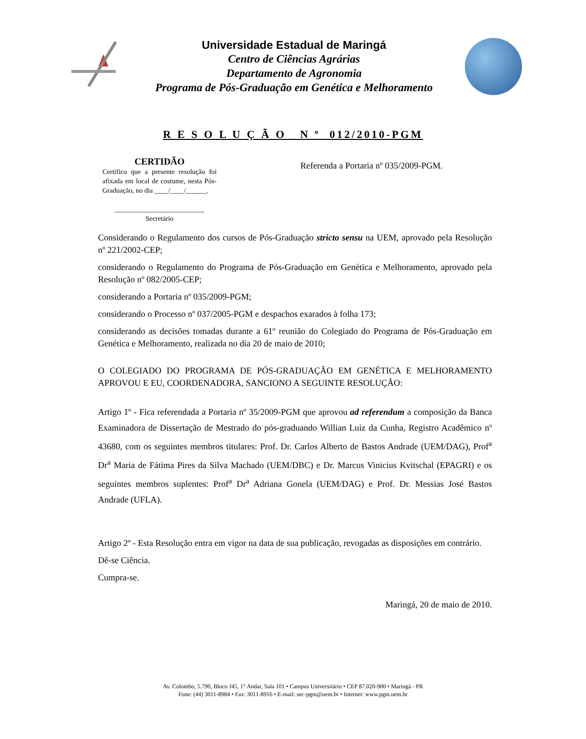Universidade Estadual de Maringá
Centro de Ciências Agrárias
Departamento de Agronomia
Programa de Pós-Graduação em Genética e Melhoramento
R E S O L U Ç Ã O N º 012/2010-PGM
CERTIDÃO
Certifico que a presente resolução foi afixada em local de costume, nesta Pós-Graduação, no dia ____/____/______.
__________________________
Secretário
Referenda a Portaria nº 035/2009-PGM.
Considerando o Regulamento dos cursos de Pós-Graduação stricto sensu na UEM, aprovado pela Resolução nº 221/2002-CEP;
considerando o Regulamento do Programa de Pós-Graduação em Genética e Melhoramento, aprovado pela Resolução nº 082/2005-CEP;
considerando a Portaria nº 035/2009-PGM;
considerando o Processo nº 037/2005-PGM e despachos exarados à folha 173;
considerando as decisões tomadas durante a 61º reunião do Colegiado do Programa de Pós-Graduação em Genética e Melhoramento, realizada no dia 20 de maio de 2010;
O COLEGIADO DO PROGRAMA DE PÓS-GRADUAÇÃO EM GENÉTICA E MELHORAMENTO APROVOU E EU, COORDENADORA, SANCIONO A SEGUINTE RESOLUÇÃO:
Artigo 1º - Fica referendada a Portaria nº 35/2009-PGM que aprovou ad referendum a composição da Banca Examinadora de Dissertação de Mestrado do pós-graduando Willian Luiz da Cunha, Registro Acadêmico nº 43680, com os seguintes membros titulares: Prof. Dr. Carlos Alberto de Bastos Andrade (UEM/DAG), Prof<sup>a</sup> Dr<sup>a</sup> Maria de Fátima Pires da Silva Machado (UEM/DBC) e Dr. Marcus Vinicius Kvitschal (EPAGRI) e os seguintes membros suplentes: Prof<sup>a</sup> Dr<sup>a</sup> Adriana Gonela (UEM/DAG) e Prof. Dr. Messias José Bastos Andrade (UFLA).
Artigo 2º - Esta Resolução entra em vigor na data de sua publicação, revogadas as disposições em contrário.
Dê-se Ciência.
Cumpra-se.
Maringá, 20 de maio de 2010.
Av. Colombo, 5.790, Bloco J45, 1° Andar, Sala 101 • Campus Universitário • CEP 87.020-900 • Maringá - PR
Fone: (44) 3011-8984 • Fax: 3011-8916 • E-mail: sec-pgm@uem.br • Internet: www.pgm.uem.br